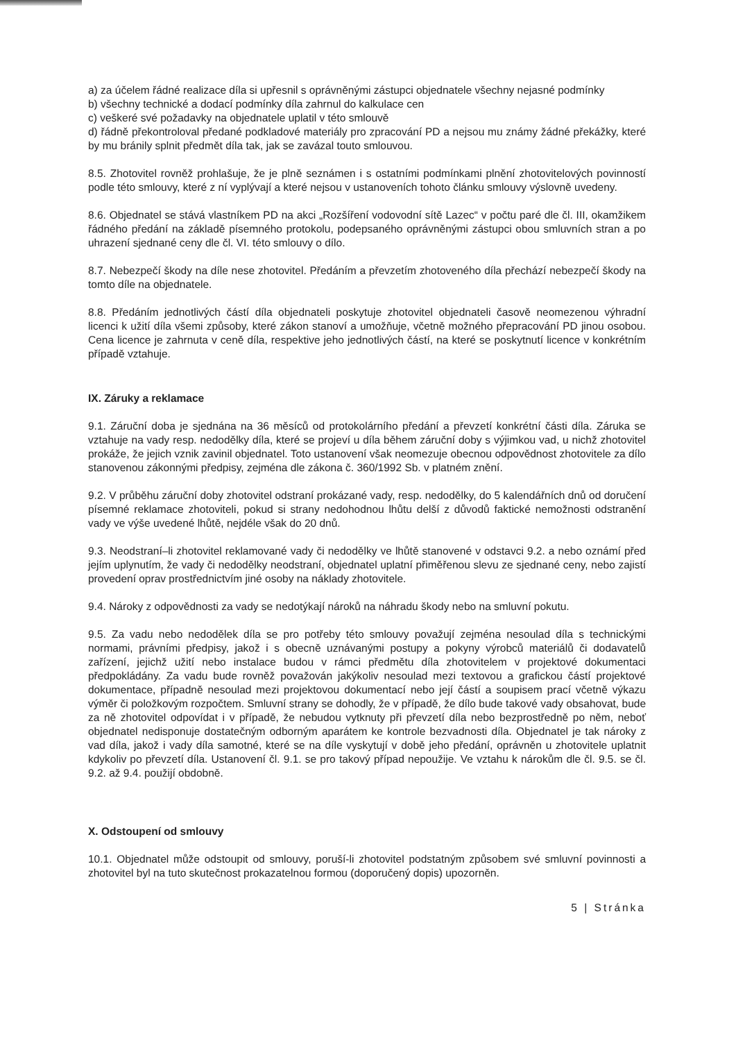a) za účelem řádné realizace díla si upřesnil s oprávněnými zástupci objednatele všechny nejasné podmínky
b) všechny technické a dodací podmínky díla zahrnul do kalkulace cen
c) veškeré své požadavky na objednatele uplatil v této smlouvě
d) řádně překontroloval předané podkladové materiály pro zpracování PD a nejsou mu známy žádné překážky, které by mu bránily splnit předmět díla tak, jak se zavázal touto smlouvou.
8.5. Zhotovitel rovněž prohlašuje, že je plně seznámen i s ostatními podmínkami plnění zhotovitelových povinností podle této smlouvy, které z ní vyplývají a které nejsou v ustanoveních tohoto článku smlouvy výslovně uvedeny.
8.6. Objednatel se stává vlastníkem PD na akci „Rozšíření vodovodní sítě Lazec“ v počtu paré dle čl. III, okamžikem řádného předání na základě písemného protokolu, podepsaného oprávněnými zástupci obou smluvních stran a po uhrazení sjednané ceny dle čl. VI. této smlouvy o dílo.
8.7. Nebezpečí škody na díle nese zhotovitel. Předáním a převzetím zhotoveného díla přechází nebezpečí škody na tomto díle na objednatele.
8.8. Předáním jednotlivých částí díla objednateli poskytuje zhotovitel objednateli časově neomezenou výhradní licenci k užití díla všemi způsoby, které zákon stanoví a umožňuje, včetně možného přepracování PD jinou osobou. Cena licence je zahrnuta v ceně díla, respektive jeho jednotlivých částí, na které se poskytnutí licence v konkrétním případě vztahuje.
IX. Záruky a reklamace
9.1. Záruční doba je sjednána na 36 měsíců od protokolárního předání a převzetí konkrétní části díla. Záruka se vztahuje na vady resp. nedodělky díla, které se projeví u díla během záruční doby s výjimkou vad, u nichž zhotovitel prokáže, že jejich vznik zavinil objednatel. Toto ustanovení však neomezuje obecnou odpovědnost zhotovitele za dílo stanovenou zákonnými předpisy, zejména dle zákona č. 360/1992 Sb. v platném znění.
9.2. V průběhu záruční doby zhotovitel odstraní prokázané vady, resp. nedodělky, do 5 kalendářních dnů od doručení písemné reklamace zhotoviteli, pokud si strany nedohodnou lhůtu delší z důvodů faktické nemožnosti odstranění vady ve výše uvedené lhůtě, nejdéle však do 20 dnů.
9.3. Neodstraní–li zhotovitel reklamované vady či nedodělky ve lhůtě stanovené v odstavci 9.2. a nebo oznámí před jejím uplynutím, že vady či nedodělky neodstraní, objednatel uplatní přiměřenou slevu ze sjednané ceny, nebo zajistí provedení oprav prostřednictvím jiné osoby na náklady zhotovitele.
9.4. Nároky z odpovědnosti za vady se nedotýkají nároků na náhradu škody nebo na smluvní pokutu.
9.5. Za vadu nebo nedodělek díla se pro potřeby této smlouvy považují zejména nesoulad díla s technickými normami, právními předpisy, jakož i s obecně uznávanými postupy a pokyny výrobců materiálů či dodavatelů zařízení, jejichž užití nebo instalace budou v rámci předmětu díla zhotovitelem v projektové dokumentaci předpokládány. Za vadu bude rovněž považován jakýkoliv nesoulad mezi textovou a grafickou částí projektové dokumentace, případně nesoulad mezi projektovou dokumentací nebo její částí a soupisem prací včetně výkazu výměr či položkovým rozpočtem. Smluvní strany se dohodly, že v případě, že dílo bude takové vady obsahovat, bude za ně zhotovitel odpovídat i v případě, že nebudou vytknuty při převzetí díla nebo bezprostředně po něm, neboť objednatel nedisponuje dostatečným odborným aparátem ke kontrole bezvadnosti díla. Objednatel je tak nároky z vad díla, jakož i vady díla samotné, které se na díle vyskytují v době jeho předání, oprávněn u zhotovitele uplatnit kdykoliv po převzetí díla. Ustanovení čl. 9.1. se pro takový případ nepoužije. Ve vztahu k nárokům dle čl. 9.5. se čl. 9.2. až 9.4. použijí obdobně.
X. Odstoupení od smlouvy
10.1. Objednatel může odstoupit od smlouvy, poruší-li zhotovitel podstatným způsobem své smluvní povinnosti a zhotovitel byl na tuto skutečnost prokazatelnou formou (doporučený dopis) upozorněn.
5 | Stránka